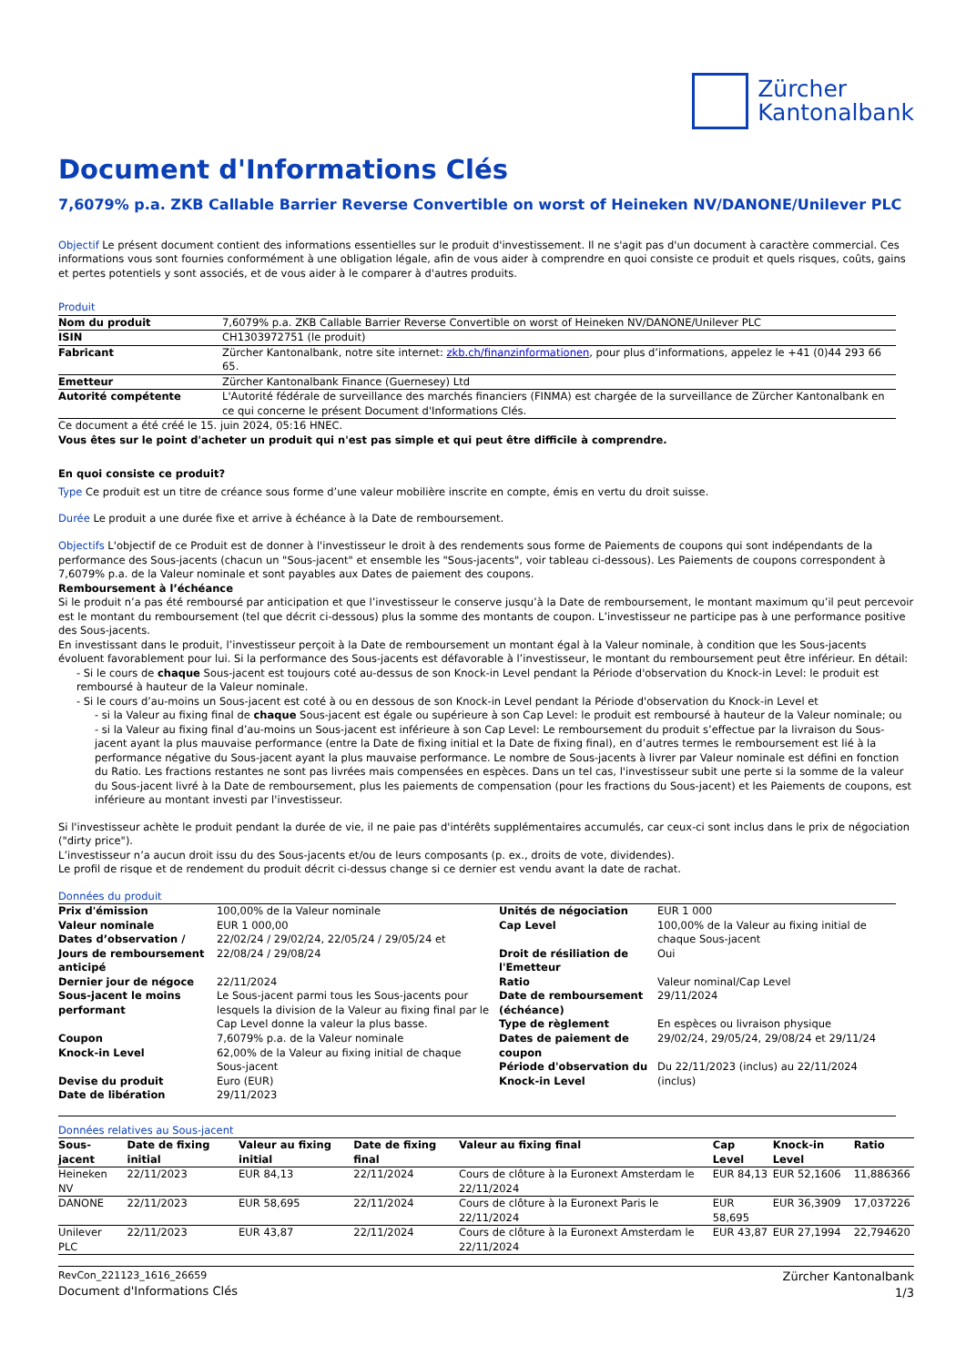Zürcher
Kantonalbank
Document d'Informations Clés
7,6079% p.a. ZKB Callable Barrier Reverse Convertible on worst of Heineken NV/DANONE/Unilever PLC
Objectif Le présent document contient des informations essentielles sur le produit d'investissement. Il ne s'agit pas d'un document à caractère commercial. Ces informations vous sont fournies conformément à une obligation légale, afin de vous aider à comprendre en quoi consiste ce produit et quels risques, coûts, gains et pertes potentiels y sont associés, et de vous aider à le comparer à d'autres produits.
Produit
| Nom du produit | 7,6079% p.a. ZKB Callable Barrier Reverse Convertible on worst of Heineken NV/DANONE/Unilever PLC |
| ISIN | CH1303972751 (le produit) |
| Fabricant | Zürcher Kantonalbank, notre site internet: zkb.ch/finanzinformationen , pour plus d’informations, appelez le +41 (0)44 293 66 65. |
| Emetteur | Zürcher Kantonalbank Finance (Guernesey) Ltd |
| Autorité compétente | L'Autorité fédérale de surveillance des marchés financiers (FINMA) est chargée de la surveillance de Zürcher Kantonalbank en ce qui concerne le présent Document d'Informations Clés. |
Ce document a été créé le 15. juin 2024, 05:16 HNEC.
Vous êtes sur le point d'acheter un produit qui n'est pas simple et qui peut être difficile à comprendre.
En quoi consiste ce produit?
Type Ce produit est un titre de créance sous forme d’une valeur mobilière inscrite en compte, émis en vertu du droit suisse.
Durée Le produit a une durée fixe et arrive à échéance à la Date de remboursement.
Objectifs L'objectif de ce Produit est de donner à l'investisseur le droit à des rendements sous forme de Paiements de coupons qui sont indépendants de la performance des Sous-jacents (chacun un "Sous-jacent" et ensemble les "Sous-jacents", voir tableau ci-dessous). Les Paiements de coupons correspondent à 7,6079% p.a. de la Valeur nominale et sont payables aux Dates de paiement des coupons.
Remboursement à l’échéance
Si le produit n’a pas été remboursé par anticipation et que l’investisseur le conserve jusqu’à la Date de remboursement, le montant maximum qu’il peut percevoir est le montant du remboursement (tel que décrit ci-dessous) plus la somme des montants de coupon. L’investisseur ne participe pas à une performance positive des Sous-jacents.
En investissant dans le produit, l’investisseur perçoit à la Date de remboursement un montant égal à la Valeur nominale, à condition que les Sous-jacents évoluent favorablement pour lui. Si la performance des Sous-jacents est défavorable à l’investisseur, le montant du remboursement peut être inférieur. En détail:
- Si le cours de chaque Sous-jacent est toujours coté au-dessus de son Knock-in Level pendant la Période d'observation du Knock-in Level: le produit est remboursé à hauteur de la Valeur nominale.
- Si le cours d’au-moins un Sous-jacent est coté à ou en dessous de son Knock-in Level pendant la Période d'observation du Knock-in Level et
- si la Valeur au fixing final de chaque Sous-jacent est égale ou supérieure à son Cap Level: le produit est remboursé à hauteur de la Valeur nominale; ou
- si la Valeur au fixing final d’au-moins un Sous-jacent est inférieure à son Cap Level: Le remboursement du produit s’effectue par la livraison du Sous-jacent ayant la plus mauvaise performance (entre la Date de fixing initial et la Date de fixing final), en d’autres termes le remboursement est lié à la performance négative du Sous-jacent ayant la plus mauvaise performance. Le nombre de Sous-jacents à livrer par Valeur nominale est défini en fonction du Ratio. Les fractions restantes ne sont pas livrées mais compensées en espèces. Dans un tel cas, l'investisseur subit une perte si la somme de la valeur du Sous-jacent livré à la Date de remboursement, plus les paiements de compensation (pour les fractions du Sous-jacent) et les Paiements de coupons, est inférieure au montant investi par l'investisseur.
Si l'investisseur achète le produit pendant la durée de vie, il ne paie pas d'intérêts supplémentaires accumulés, car ceux-ci sont inclus dans le prix de négociation ("dirty price").
L’investisseur n’a aucun droit issu du des Sous-jacents et/ou de leurs composants (p. ex., droits de vote, dividendes).
Le profil de risque et de rendement du produit décrit ci-dessus change si ce dernier est vendu avant la date de rachat.
Données du produit
| / Prix d'émission / 100,00% de la Valeur nominale / / Valeur nominale / EUR 1 000,00 / / Dates d’observation / Jours de remboursement anticipé / 22/02/24 / 29/02/24, 22/05/24 / 29/05/24 et 22/08/24 / 29/08/24 / / Dernier jour de négoce / 22/11/2024 / / Sous-jacent le moins performant / Le Sous-jacent parmi tous les Sous-jacents pour lesquels la division de la Valeur au fixing final par le Cap Level donne la valeur la plus basse. / / Coupon / 7,6079% p.a. de la Valeur nominale / / Knock-in Level / 62,00% de la Valeur au fixing initial de chaque Sous-jacent / / Devise du produit / Euro (EUR) / / Date de libération / 29/11/2023 / | / Unités de négociation / EUR 1 000 / / Cap Level / 100,00% de la Valeur au fixing initial de chaque Sous-jacent / / Droit de résiliation de l'Emetteur / Oui / / Ratio / Valeur nominal/Cap Level / / Date de remboursement (échéance) / 29/11/2024 / / Type de règlement / En espèces ou livraison physique / / Dates de paiement de coupon / 29/02/24, 29/05/24, 29/08/24 et 29/11/24 / / Période d'observation du Knock-in Level / Du 22/11/2023 (inclus) au 22/11/2024 (inclus) / |
Données relatives au Sous-jacent
| Sous-jacent | Date de fixing initial | Valeur au fixing initial | Date de fixing final | Valeur au fixing final | Cap Level | Knock-in Level | Ratio |
| --- | --- | --- | --- | --- | --- | --- | --- |
| Heineken NV | 22/11/2023 | EUR 84,13 | 22/11/2024 | Cours de clôture à la Euronext Amsterdam le 22/11/2024 | EUR 84,13 | EUR 52,1606 | 11,886366 |
| DANONE | 22/11/2023 | EUR 58,695 | 22/11/2024 | Cours de clôture à la Euronext Paris le 22/11/2024 | EUR 58,695 | EUR 36,3909 | 17,037226 |
| Unilever PLC | 22/11/2023 | EUR 43,87 | 22/11/2024 | Cours de clôture à la Euronext Amsterdam le 22/11/2024 | EUR 43,87 | EUR 27,1994 | 22,794620 |
RevCon_221123_1616_26659
Document d'Informations Clés
Zürcher Kantonalbank
1/3